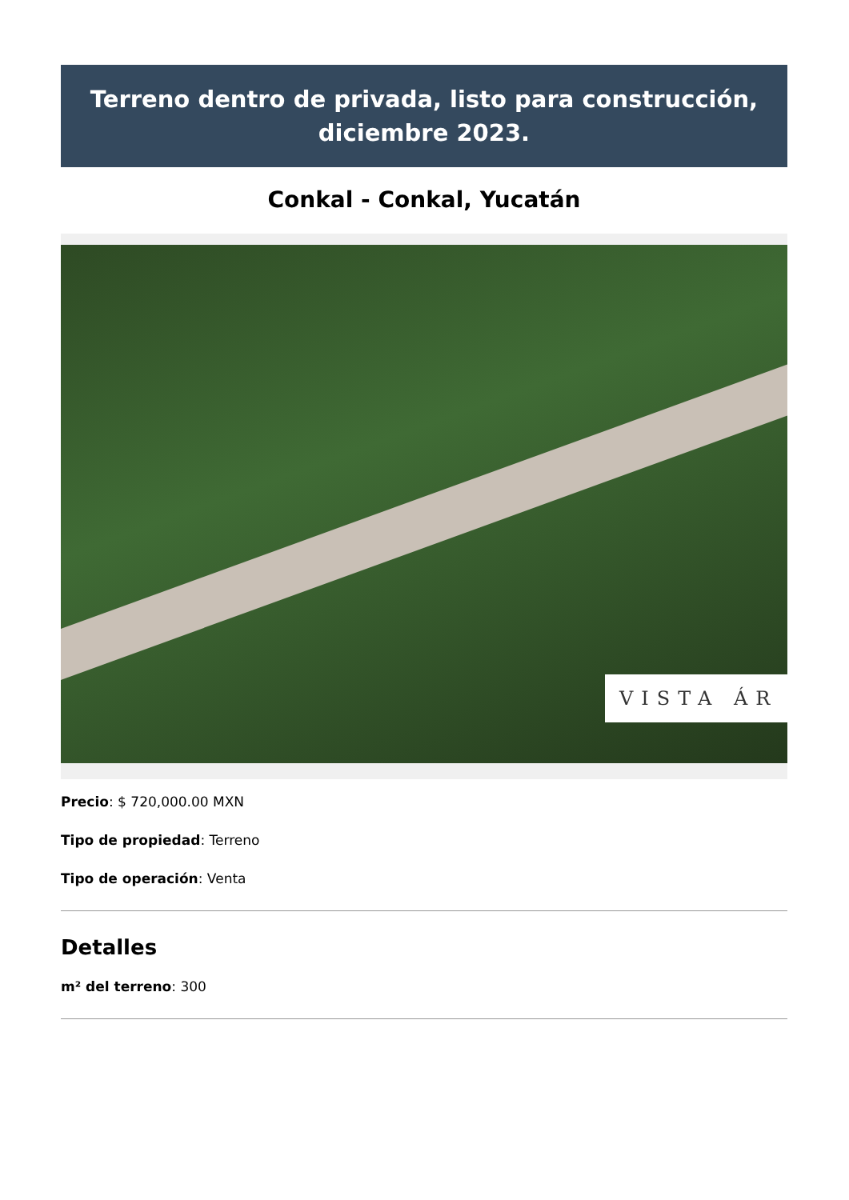Terreno dentro de privada, listo para construcción, diciembre 2023.
Conkal - Conkal, Yucatán
VISTA ÁR
Precio: $ 720,000.00 MXN
Tipo de propiedad: Terreno
Tipo de operación: Venta
Detalles
m² del terreno: 300